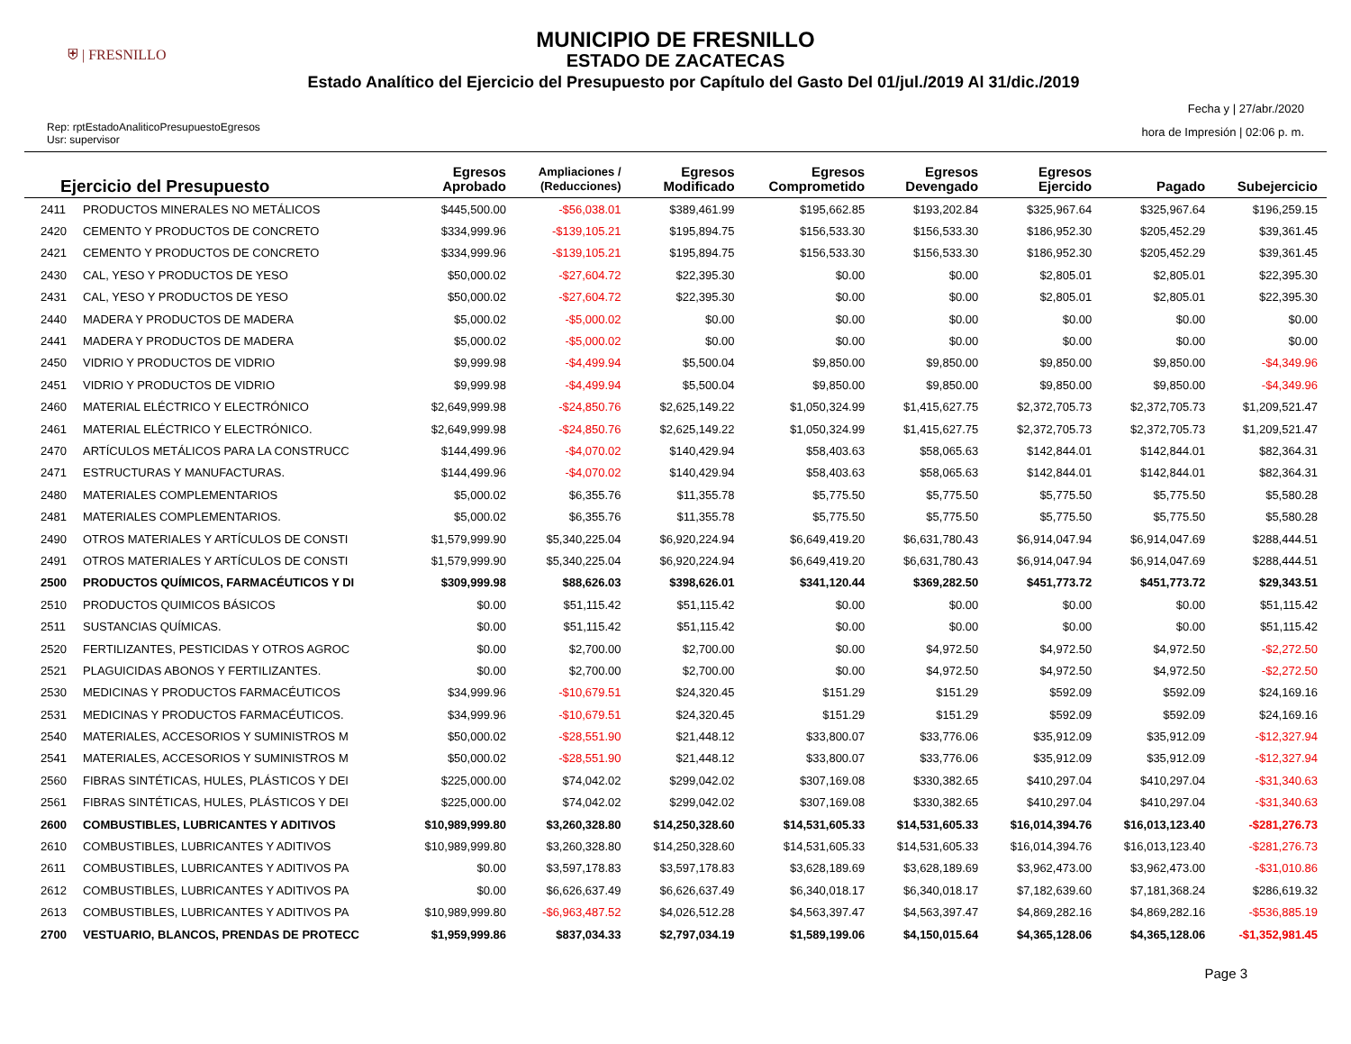⛨ | FRESNILLO
MUNICIPIO DE FRESNILLO
ESTADO DE ZACATECAS
Estado Analítico del Ejercicio del Presupuesto por Capítulo del Gasto Del 01/jul./2019 Al 31/dic./2019
Rep: rptEstadoAnaliticoPresupuestoEgresos
Usr: supervisor
Fecha y | 27/abr./2020
hora de Impresión | 02:06 p. m.
| Ejercicio del Presupuesto | | Egresos Aprobado | Ampliaciones / (Reducciones) | Egresos Modificado | Egresos Comprometido | Egresos Devengado | Egresos Ejercido | Pagado | Subejercicio |
| --- | --- | --- | --- | --- | --- | --- | --- | --- | --- |
| 2411 | PRODUCTOS MINERALES NO METÁLICOS | $445,500.00 | -$56,038.01 | $389,461.99 | $195,662.85 | $193,202.84 | $325,967.64 | $325,967.64 | $196,259.15 |
| 2420 | CEMENTO Y PRODUCTOS DE CONCRETO | $334,999.96 | -$139,105.21 | $195,894.75 | $156,533.30 | $156,533.30 | $186,952.30 | $205,452.29 | $39,361.45 |
| 2421 | CEMENTO Y PRODUCTOS DE CONCRETO | $334,999.96 | -$139,105.21 | $195,894.75 | $156,533.30 | $156,533.30 | $186,952.30 | $205,452.29 | $39,361.45 |
| 2430 | CAL, YESO Y PRODUCTOS DE YESO | $50,000.02 | -$27,604.72 | $22,395.30 | $0.00 | $0.00 | $2,805.01 | $2,805.01 | $22,395.30 |
| 2431 | CAL, YESO Y PRODUCTOS DE YESO | $50,000.02 | -$27,604.72 | $22,395.30 | $0.00 | $0.00 | $2,805.01 | $2,805.01 | $22,395.30 |
| 2440 | MADERA Y PRODUCTOS DE MADERA | $5,000.02 | -$5,000.02 | $0.00 | $0.00 | $0.00 | $0.00 | $0.00 | $0.00 |
| 2441 | MADERA Y PRODUCTOS DE MADERA | $5,000.02 | -$5,000.02 | $0.00 | $0.00 | $0.00 | $0.00 | $0.00 | $0.00 |
| 2450 | VIDRIO Y PRODUCTOS DE VIDRIO | $9,999.98 | -$4,499.94 | $5,500.04 | $9,850.00 | $9,850.00 | $9,850.00 | $9,850.00 | -$4,349.96 |
| 2451 | VIDRIO Y PRODUCTOS DE VIDRIO | $9,999.98 | -$4,499.94 | $5,500.04 | $9,850.00 | $9,850.00 | $9,850.00 | $9,850.00 | -$4,349.96 |
| 2460 | MATERIAL ELÉCTRICO Y ELECTRÓNICO | $2,649,999.98 | -$24,850.76 | $2,625,149.22 | $1,050,324.99 | $1,415,627.75 | $2,372,705.73 | $2,372,705.73 | $1,209,521.47 |
| 2461 | MATERIAL ELÉCTRICO Y ELECTRÓNICO. | $2,649,999.98 | -$24,850.76 | $2,625,149.22 | $1,050,324.99 | $1,415,627.75 | $2,372,705.73 | $2,372,705.73 | $1,209,521.47 |
| 2470 | ARTÍCULOS METÁLICOS PARA LA CONSTRUCC | $144,499.96 | -$4,070.02 | $140,429.94 | $58,403.63 | $58,065.63 | $142,844.01 | $142,844.01 | $82,364.31 |
| 2471 | ESTRUCTURAS Y MANUFACTURAS. | $144,499.96 | -$4,070.02 | $140,429.94 | $58,403.63 | $58,065.63 | $142,844.01 | $142,844.01 | $82,364.31 |
| 2480 | MATERIALES COMPLEMENTARIOS | $5,000.02 | $6,355.76 | $11,355.78 | $5,775.50 | $5,775.50 | $5,775.50 | $5,775.50 | $5,580.28 |
| 2481 | MATERIALES COMPLEMENTARIOS. | $5,000.02 | $6,355.76 | $11,355.78 | $5,775.50 | $5,775.50 | $5,775.50 | $5,775.50 | $5,580.28 |
| 2490 | OTROS MATERIALES Y ARTÍCULOS DE CONSTI | $1,579,999.90 | $5,340,225.04 | $6,920,224.94 | $6,649,419.20 | $6,631,780.43 | $6,914,047.94 | $6,914,047.69 | $288,444.51 |
| 2491 | OTROS MATERIALES Y ARTÍCULOS DE CONSTI | $1,579,999.90 | $5,340,225.04 | $6,920,224.94 | $6,649,419.20 | $6,631,780.43 | $6,914,047.94 | $6,914,047.69 | $288,444.51 |
| 2500 | PRODUCTOS QUÍMICOS, FARMACÉUTICOS Y DI | $309,999.98 | $88,626.03 | $398,626.01 | $341,120.44 | $369,282.50 | $451,773.72 | $451,773.72 | $29,343.51 |
| 2510 | PRODUCTOS QUIMICOS BÁSICOS | $0.00 | $51,115.42 | $51,115.42 | $0.00 | $0.00 | $0.00 | $0.00 | $51,115.42 |
| 2511 | SUSTANCIAS QUÍMICAS. | $0.00 | $51,115.42 | $51,115.42 | $0.00 | $0.00 | $0.00 | $0.00 | $51,115.42 |
| 2520 | FERTILIZANTES, PESTICIDAS Y OTROS AGROC | $0.00 | $2,700.00 | $2,700.00 | $0.00 | $4,972.50 | $4,972.50 | $4,972.50 | -$2,272.50 |
| 2521 | PLAGUICIDAS ABONOS Y FERTILIZANTES. | $0.00 | $2,700.00 | $2,700.00 | $0.00 | $4,972.50 | $4,972.50 | $4,972.50 | -$2,272.50 |
| 2530 | MEDICINAS Y PRODUCTOS FARMACÉUTICOS | $34,999.96 | -$10,679.51 | $24,320.45 | $151.29 | $151.29 | $592.09 | $592.09 | $24,169.16 |
| 2531 | MEDICINAS Y PRODUCTOS FARMACÉUTICOS. | $34,999.96 | -$10,679.51 | $24,320.45 | $151.29 | $151.29 | $592.09 | $592.09 | $24,169.16 |
| 2540 | MATERIALES, ACCESORIOS Y SUMINISTROS M | $50,000.02 | -$28,551.90 | $21,448.12 | $33,800.07 | $33,776.06 | $35,912.09 | $35,912.09 | -$12,327.94 |
| 2541 | MATERIALES, ACCESORIOS Y SUMINISTROS M | $50,000.02 | -$28,551.90 | $21,448.12 | $33,800.07 | $33,776.06 | $35,912.09 | $35,912.09 | -$12,327.94 |
| 2560 | FIBRAS SINTÉTICAS, HULES, PLÁSTICOS Y DEI | $225,000.00 | $74,042.02 | $299,042.02 | $307,169.08 | $330,382.65 | $410,297.04 | $410,297.04 | -$31,340.63 |
| 2561 | FIBRAS SINTÉTICAS, HULES, PLÁSTICOS Y DEI | $225,000.00 | $74,042.02 | $299,042.02 | $307,169.08 | $330,382.65 | $410,297.04 | $410,297.04 | -$31,340.63 |
| 2600 | COMBUSTIBLES, LUBRICANTES Y ADITIVOS | $10,989,999.80 | $3,260,328.80 | $14,250,328.60 | $14,531,605.33 | $14,531,605.33 | $16,014,394.76 | $16,013,123.40 | -$281,276.73 |
| 2610 | COMBUSTIBLES, LUBRICANTES Y ADITIVOS | $10,989,999.80 | $3,260,328.80 | $14,250,328.60 | $14,531,605.33 | $14,531,605.33 | $16,014,394.76 | $16,013,123.40 | -$281,276.73 |
| 2611 | COMBUSTIBLES, LUBRICANTES Y ADITIVOS PA | $0.00 | $3,597,178.83 | $3,597,178.83 | $3,628,189.69 | $3,628,189.69 | $3,962,473.00 | $3,962,473.00 | -$31,010.86 |
| 2612 | COMBUSTIBLES, LUBRICANTES Y ADITIVOS PA | $0.00 | $6,626,637.49 | $6,626,637.49 | $6,340,018.17 | $6,340,018.17 | $7,182,639.60 | $7,181,368.24 | $286,619.32 |
| 2613 | COMBUSTIBLES, LUBRICANTES Y ADITIVOS PA | $10,989,999.80 | -$6,963,487.52 | $4,026,512.28 | $4,563,397.47 | $4,563,397.47 | $4,869,282.16 | $4,869,282.16 | -$536,885.19 |
| 2700 | VESTUARIO, BLANCOS, PRENDAS DE PROTECC | $1,959,999.86 | $837,034.33 | $2,797,034.19 | $1,589,199.06 | $4,150,015.64 | $4,365,128.06 | $4,365,128.06 | -$1,352,981.45 |
Page 3